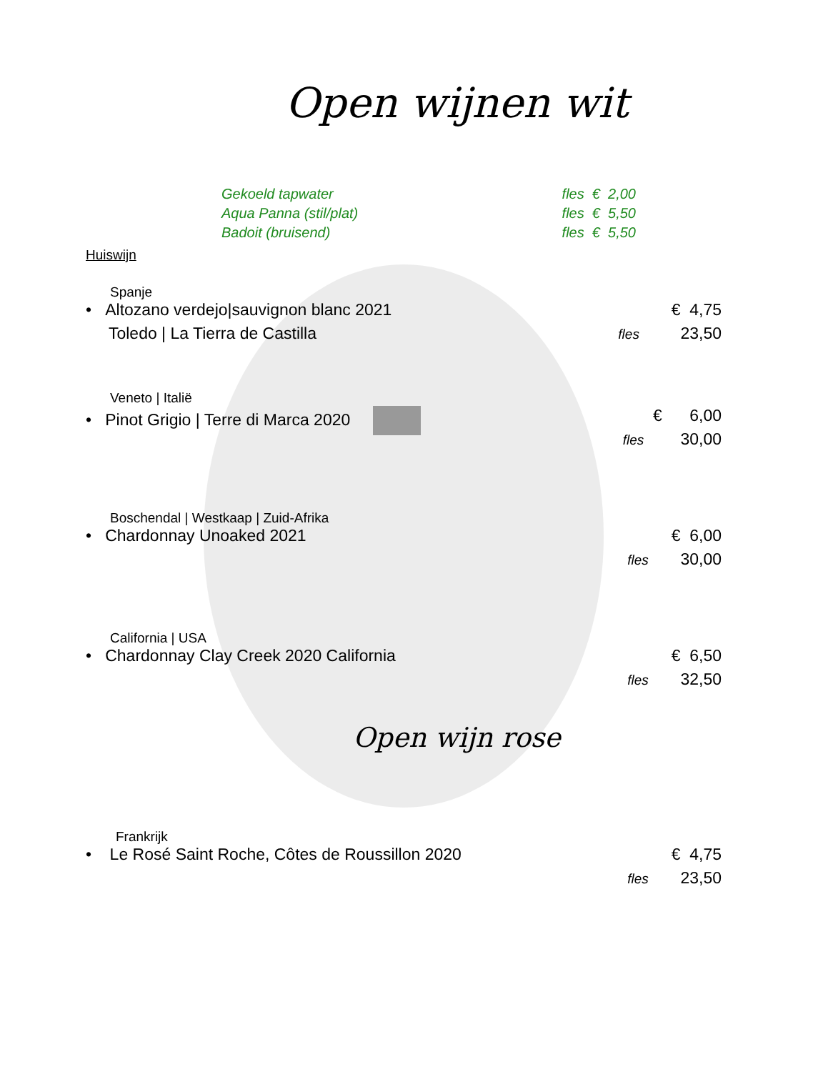Open wijnen wit
Gekoeld tapwater fles € 2,00
Aqua Panna (stil/plat) fles € 5,50
Badoit (bruisend) fles € 5,50
Huiswijn
Spanje
• Altozano verdejo|sauvignon blanc 2021 € 4,75
Toledo | La Tierra de Castilla fles 23,50
Veneto | Italië
• Pinot Grigio | Terre di Marca 2020 € 6,00
fles 30,00
Boschendal | Westkaap | Zuid-Afrika
• Chardonnay Unoaked 2021 € 6,00
fles 30,00
California | USA
• Chardonnay Clay Creek 2020 California € 6,50
fles 32,50
Open wijn rose
Frankrijk
• Le Rosé Saint Roche, Côtes de Roussillon 2020 € 4,75
fles 23,50